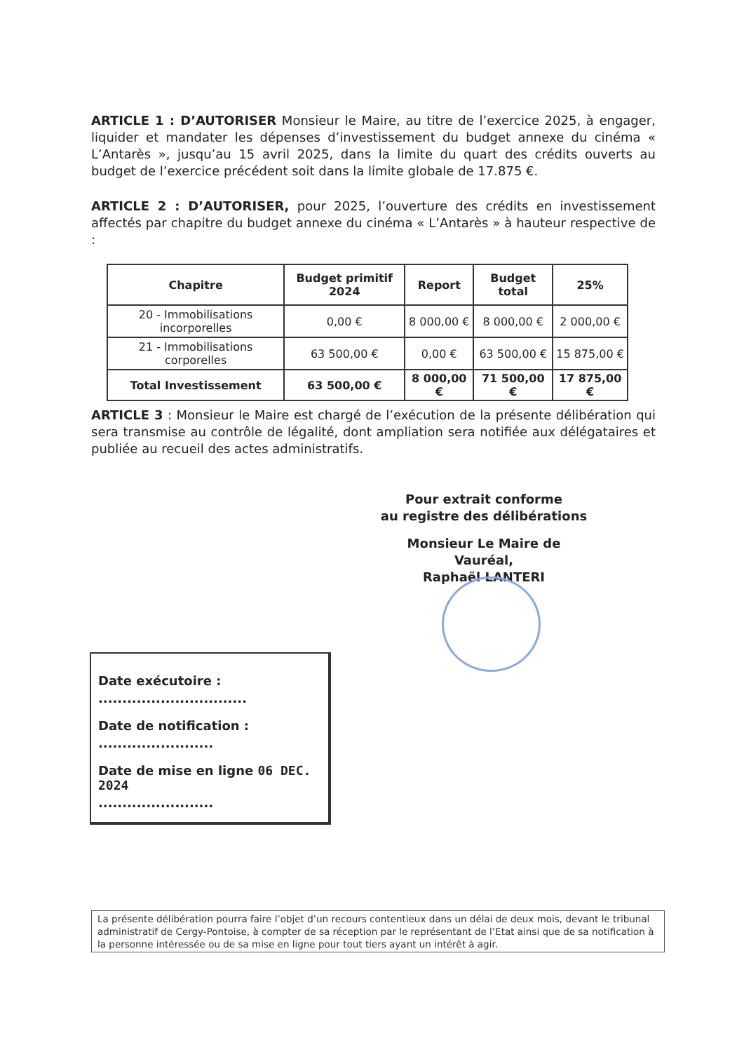ARTICLE 1 : D’AUTORISER Monsieur le Maire, au titre de l’exercice 2025, à engager, liquider et mandater les dépenses d’investissement du budget annexe du cinéma « L’Antarès », jusqu’au 15 avril 2025, dans la limite du quart des crédits ouverts au budget de l’exercice précédent soit dans la limite globale de 17.875 €.
ARTICLE 2 : D’AUTORISER, pour 2025, l’ouverture des crédits en investissement affectés par chapitre du budget annexe du cinéma « L’Antarès » à hauteur respective de :
| Chapitre | Budget primitif 2024 | Report | Budget total | 25% |
| --- | --- | --- | --- | --- |
| 20 - Immobilisations incorporelles | 0,00 € | 8 000,00 € | 8 000,00 € | 2 000,00 € |
| 21 - Immobilisations corporelles | 63 500,00 € | 0,00 € | 63 500,00 € | 15 875,00 € |
| Total Investissement | 63 500,00 € | 8 000,00 € | 71 500,00 € | 17 875,00 € |
ARTICLE 3 : Monsieur le Maire est chargé de l’exécution de la présente délibération qui sera transmise au contrôle de légalité, dont ampliation sera notifiée aux délégataires et publiée au recueil des actes administratifs.
Pour extrait conforme
au registre des délibérations
Monsieur Le Maire de Vauréal,
Raphaël LANTERI
Date exécutoire :
...............................
Date de notification :
........................
Date de mise en ligne 06 DEC. 2024
........................
La présente délibération pourra faire l’objet d’un recours contentieux dans un délai de deux mois, devant le tribunal administratif de Cergy-Pontoise, à compter de sa réception par le représentant de l’Etat ainsi que de sa notification à la personne intéressée ou de sa mise en ligne pour tout tiers ayant un intérêt à agir.